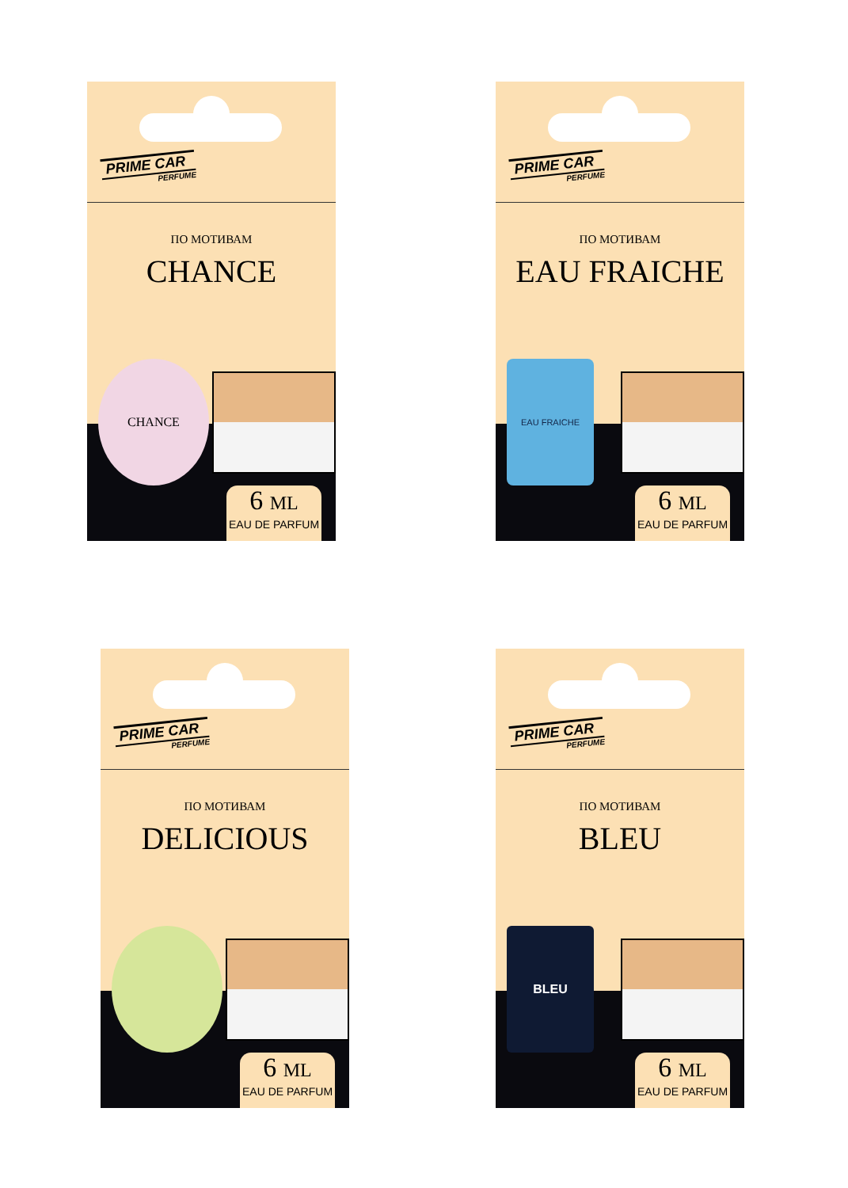PRIME CAR
PERFUME
ПО МОТИВАМ
CHANCE
CHANCE
6 ML
EAU DE PARFUM
PRIME CAR
PERFUME
ПО МОТИВАМ
EAU FRAICHE
EAU FRAICHE
6 ML
EAU DE PARFUM
PRIME CAR
PERFUME
ПО МОТИВАМ
DELICIOUS
6 ML
EAU DE PARFUM
PRIME CAR
PERFUME
ПО МОТИВАМ
BLEU
BLEU
6 ML
EAU DE PARFUM